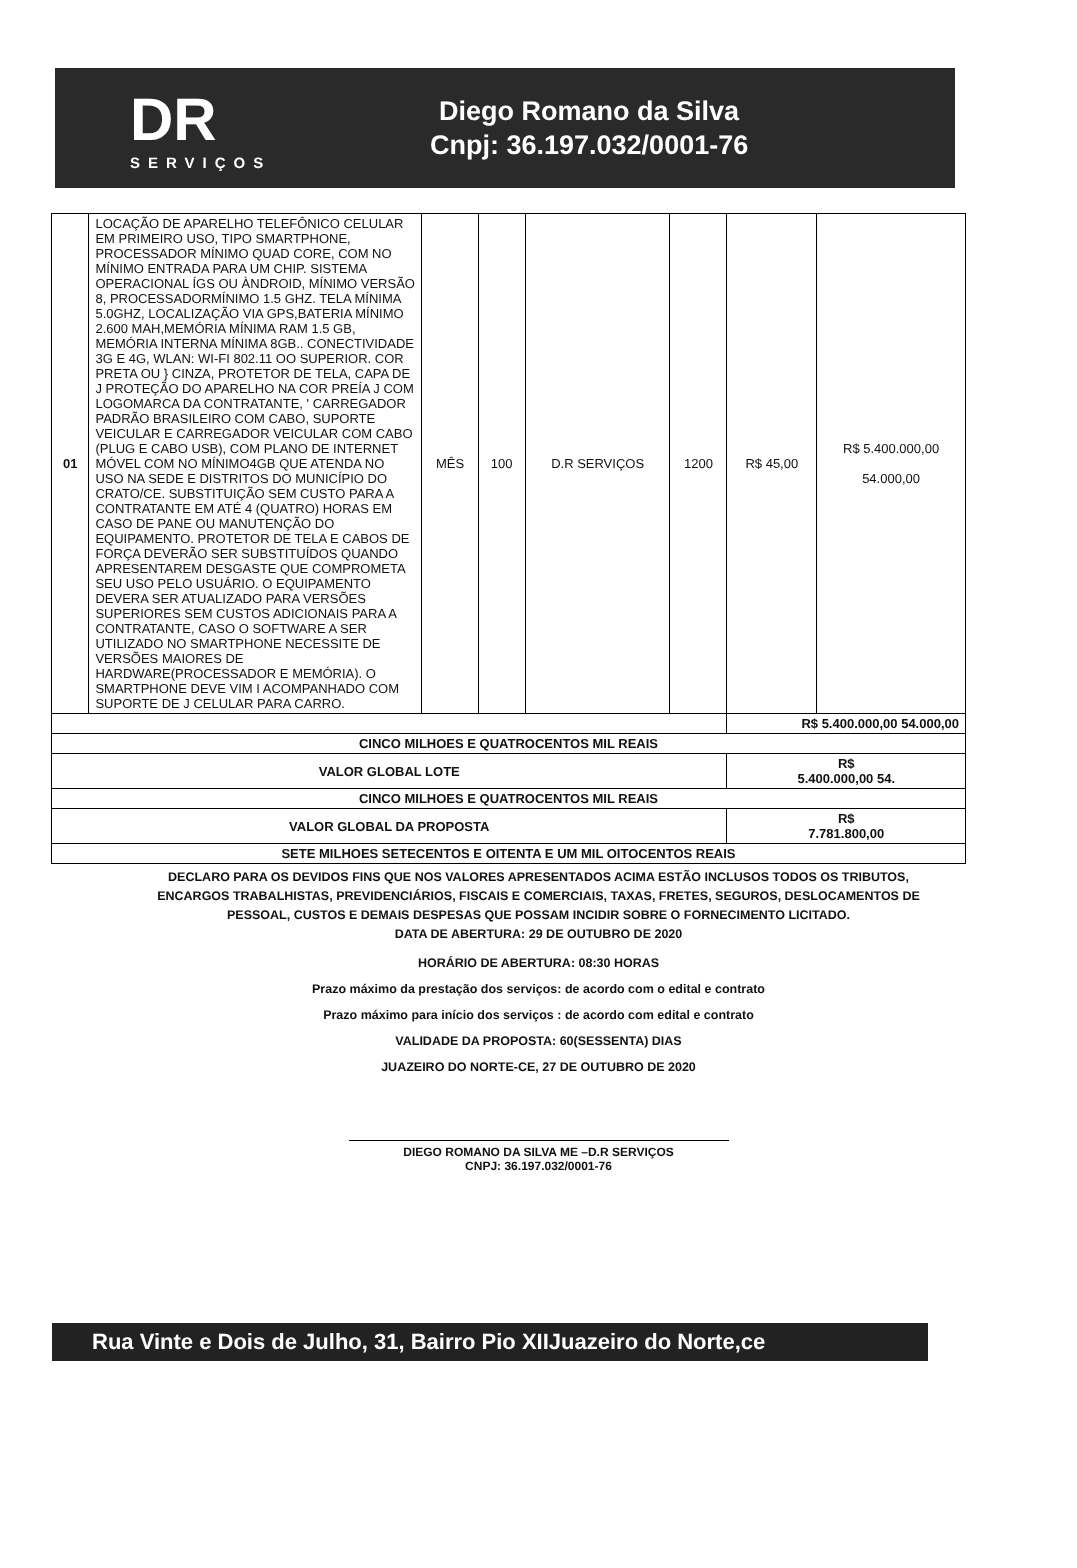DR
SERVIÇOS
Diego Romano da Silva
Cnpj: 36.197.032/0001-76
| 01 | LOCAÇÃO DE APARELHO TELEFÔNICO CELULAR EM PRIMEIRO USO, TIPO SMARTPHONE, PROCESSADOR MÍNIMO QUAD CORE, COM NO MÍNIMO ENTRADA PARA UM CHIP. SISTEMA OPERACIONAL ÍGS OU ÀNDROID, MÍNIMO VERSÃO 8, PROCESSADORMÍNIMO 1.5 GHZ. TELA MÍNIMA 5.0GHZ, LOCALIZAÇÃO VIA GPS,BATERIA MÍNIMO 2.600 MAH,MEMÓRIA MÍNIMA RAM 1.5 GB, MEMÓRIA INTERNA MÍNIMA 8GB.. CONECTIVIDADE 3G E 4G, WLAN: WI-FI 802.11 OO SUPERIOR. COR PRETA OU } CINZA, PROTETOR DE TELA, CAPA DE J PROTEÇÃO DO APARELHO NA COR PREÍA J COM LOGOMARCA DA CONTRATANTE, ' CARREGADOR PADRÃO BRASILEIRO COM CABO, SUPORTE VEICULAR E CARREGADOR VEICULAR COM CABO (PLUG E CABO USB), COM PLANO DE INTERNET MÓVEL COM NO MÍNIMO4GB QUE ATENDA NO USO NA SEDE E DISTRITOS DO MUNICÍPIO DO CRATO/CE. SUBSTITUIÇÃO SEM CUSTO PARA A CONTRATANTE EM ATÉ 4 (QUATRO) HORAS EM CASO DE PANE OU MANUTENÇÃO DO EQUIPAMENTO. PROTETOR DE TELA E CABOS DE FORÇA DEVERÃO SER SUBSTITUÍDOS QUANDO APRESENTAREM DESGASTE QUE COMPROMETA SEU USO PELO USUÁRIO. O EQUIPAMENTO DEVERA SER ATUALIZADO PARA VERSÕES SUPERIORES SEM CUSTOS ADICIONAIS PARA A CONTRATANTE, CASO O SOFTWARE A SER UTILIZADO NO SMARTPHONE NECESSITE DE VERSÕES MAIORES DE HARDWARE(PROCESSADOR E MEMÓRIA). O SMARTPHONE DEVE VIM I ACOMPANHADO COM SUPORTE DE J CELULAR PARA CARRO. | MÊS | 100 | D.R SERVIÇOS | 1200 | R$ 45,00 | R$ 5.400.000,00 54.000,00 |
| | | | | | | R$ 5.400.000,00 54.000,00 | |
| CINCO MILHOES E QUATROCENTOS MIL REAIS | | | | | | | |
| VALOR GLOBAL LOTE | | | | | | R$ 5.400.000,00 54. | |
| CINCO MILHOES E QUATROCENTOS MIL REAIS | | | | | | | |
| VALOR GLOBAL DA PROPOSTA | | | | | | R$ 7.781.800,00 | |
| SETE MILHOES SETECENTOS E OITENTA E UM MIL OITOCENTOS REAIS | | | | | | | |
DECLARO PARA OS DEVIDOS FINS QUE NOS VALORES APRESENTADOS ACIMA ESTÃO INCLUSOS TODOS OS TRIBUTOS,
ENCARGOS TRABALHISTAS, PREVIDENCIÁRIOS, FISCAIS E COMERCIAIS, TAXAS, FRETES, SEGUROS, DESLOCAMENTOS DE
PESSOAL, CUSTOS E DEMAIS DESPESAS QUE POSSAM INCIDIR SOBRE O FORNECIMENTO LICITADO.
DATA DE ABERTURA: 29 DE OUTUBRO DE 2020
HORÁRIO DE ABERTURA: 08:30 HORAS
Prazo máximo da prestação dos serviços: de acordo com o edital e contrato
Prazo máximo para início dos serviços : de acordo com edital e contrato
VALIDADE DA PROPOSTA: 60(SESSENTA) DIAS
JUAZEIRO DO NORTE-CE, 27 DE OUTUBRO DE 2020
DIEGO ROMANO DA SILVA ME –D.R SERVIÇOS
CNPJ: 36.197.032/0001-76
Rua Vinte e Dois de Julho, 31, Bairro Pio XIIJuazeiro do Norte,ce